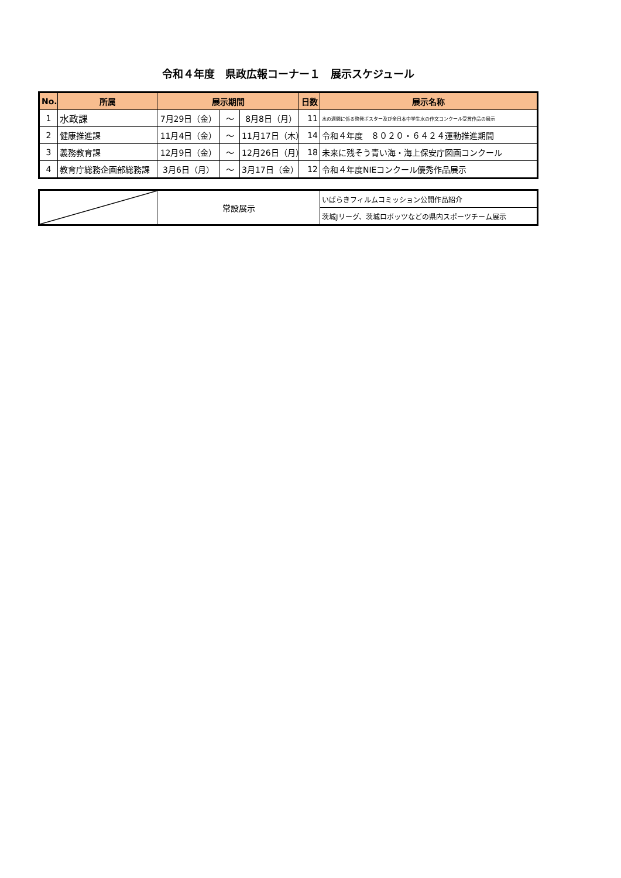令和４年度　県政広報コーナー１　展示スケジュール
| No. | 所属 | 展示期間 | | | 日数 | 展示名称 |
| --- | --- | --- | --- | --- | --- | --- |
| 1 | 水政課 | 7月29日（金） | ～ | 8月8日（月） | 11 | 水の週間に係る啓発ポスター及び全日本中学生水の作文コンクール受賞作品の展示 |
| 2 | 健康推進課 | 11月4日（金） | ～ | 11月17日（木） | 14 | 令和４年度 ８０２０・６４２４運動推進期間 |
| 3 | 義務教育課 | 12月9日（金） | ～ | 12月26日（月） | 18 | 未来に残そう青い海・海上保安庁図画コンクール |
| 4 | 教育庁総務企画部総務課 | 3月6日（月） | ～ | 3月17日（金） | 12 | 令和４年度NIEコンクール優秀作品展示 |
| | 常設展示 | いばらきフィルムコミッション公開作品紹介 |
| | | 茨城Jリーグ、茨城ロボッツなどの県内スポーツチーム展示 |